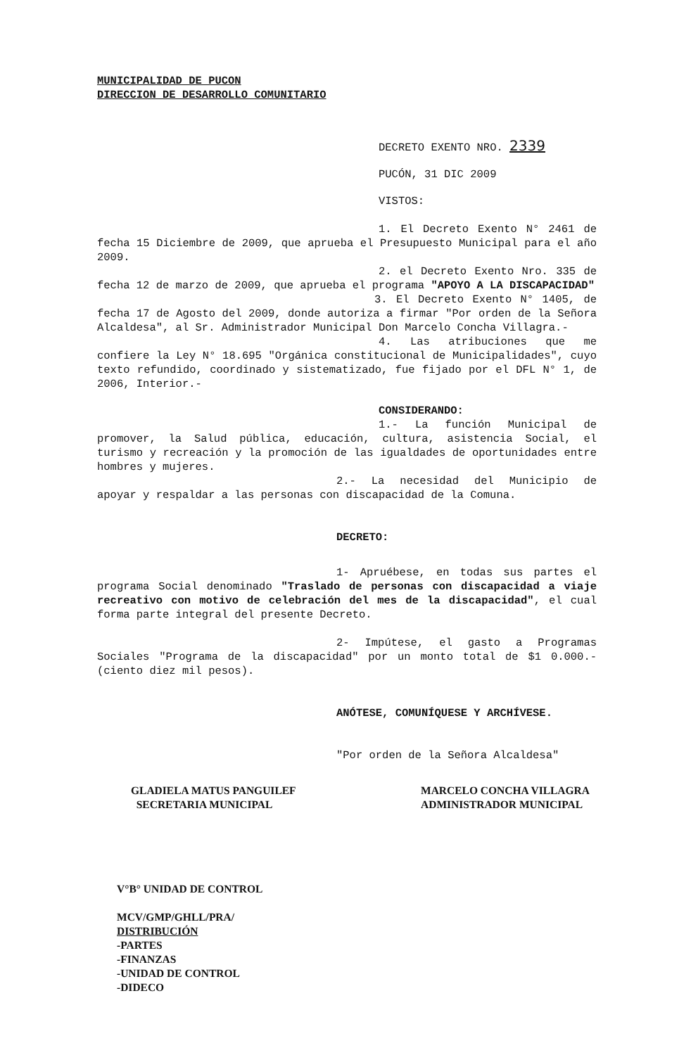MUNICIPALIDAD DE PUCON
DIRECCION DE DESARROLLO COMUNITARIO
DECRETO EXENTO NRO. 2339
PUCÓN, 31 DIC 2009
VISTOS:
1. El Decreto Exento N° 2461 de fecha 15 Diciembre de 2009, que aprueba el Presupuesto Municipal para el año 2009.
2. el Decreto Exento Nro. 335 de fecha 12 de marzo de 2009, que aprueba el programa "APOYO A LA DISCAPACIDAD"
3. El Decreto Exento N° 1405, de fecha 17 de Agosto del 2009, donde autoriza a firmar "Por orden de la Señora Alcaldesa", al Sr. Administrador Municipal Don Marcelo Concha Villagra.-
4. Las atribuciones que me confiere la Ley N° 18.695 "Orgánica constitucional de Municipalidades", cuyo texto refundido, coordinado y sistematizado, fue fijado por el DFL N° 1, de 2006, Interior.-
CONSIDERANDO:
1.- La función Municipal de promover, la Salud pública, educación, cultura, asistencia Social, el turismo y recreación y la promoción de las igualdades de oportunidades entre hombres y mujeres.
2.- La necesidad del Municipio de apoyar y respaldar a las personas con discapacidad de la Comuna.
DECRETO:
1- Apruébese, en todas sus partes el programa Social denominado "Traslado de personas con discapacidad a viaje recreativo con motivo de celebración del mes de la discapacidad", el cual forma parte integral del presente Decreto.
2- Impútese, el gasto a Programas Sociales "Programa de la discapacidad" por un monto total de $1 0.000.- (ciento diez mil pesos).
ANÓTESE, COMUNÍQUESE Y ARCHÍVESE.
"Por orden de la Señora Alcaldesa"
GLADIELA MATUS PANGUILEF
SECRETARIA MUNICIPAL
MARCELO CONCHA VILLAGRA
ADMINISTRADOR MUNICIPAL
V°B° UNIDAD DE CONTROL
MCV/GMP/GHLL/PRA/
DISTRIBUCIÓN
-PARTES
-FINANZAS
-UNIDAD DE CONTROL
-DIDECO